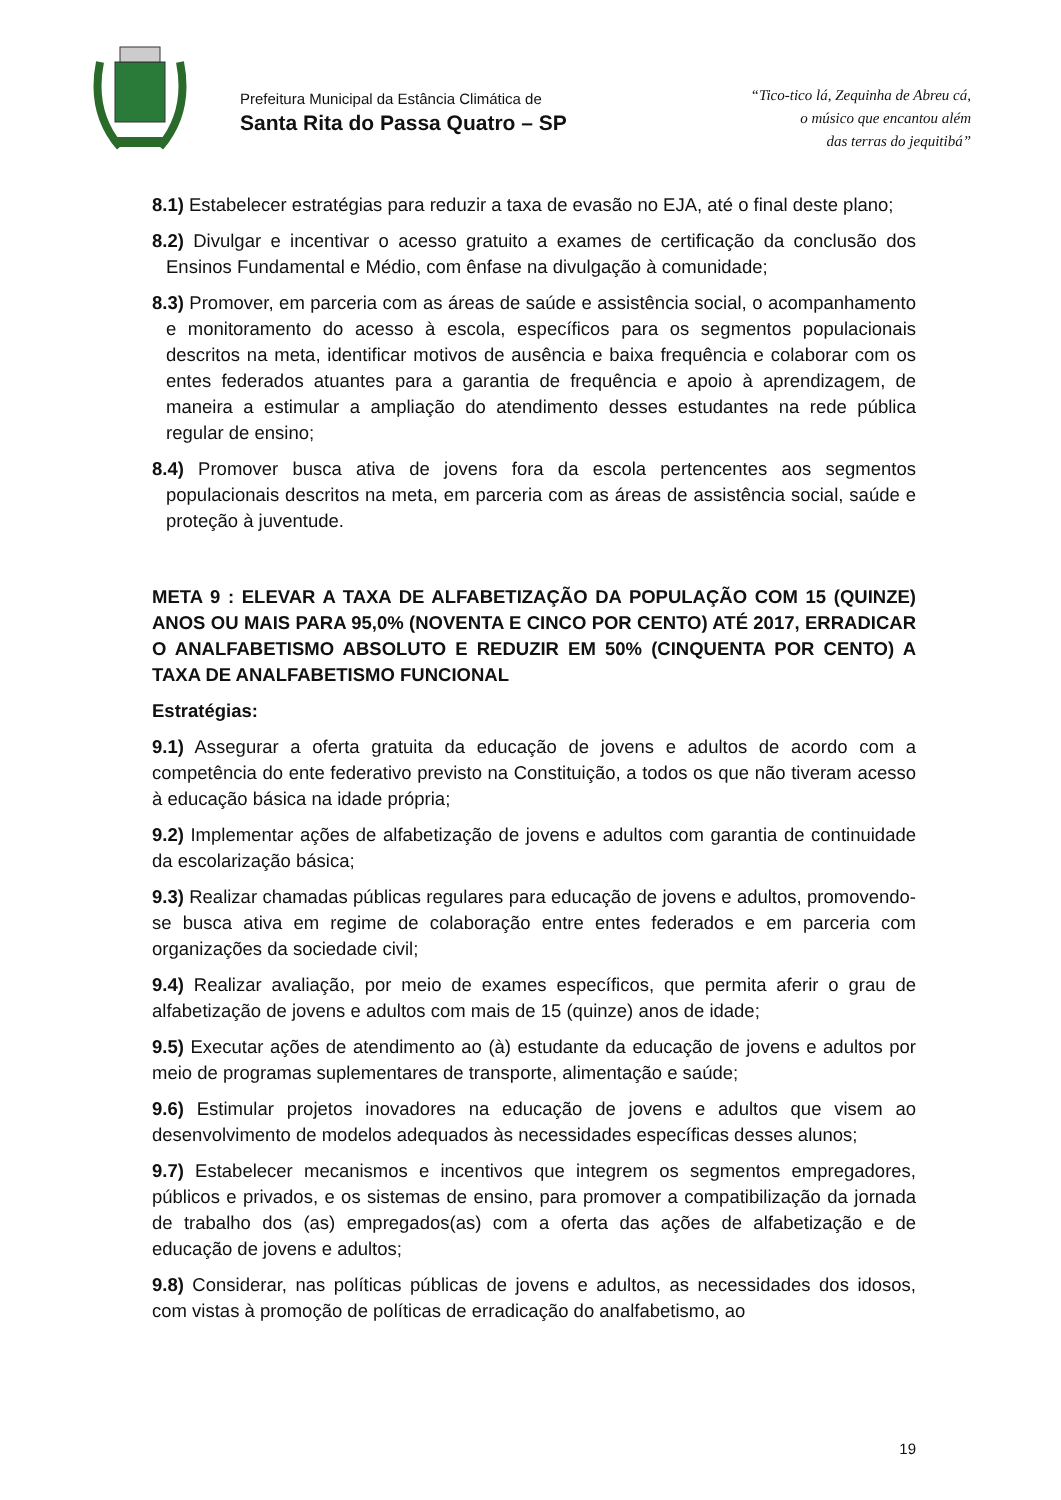Prefeitura Municipal da Estância Climática de
Santa Rita do Passa Quatro – SP
“Tico-tico lá, Zequinha de Abreu cá,
o músico que encantou além
das terras do jequitibá”
8.1) Estabelecer estratégias para reduzir a taxa de evasão no EJA, até o final deste plano;
8.2) Divulgar e incentivar o acesso gratuito a exames de certificação da conclusão dos Ensinos Fundamental e Médio, com ênfase na divulgação à comunidade;
8.3) Promover, em parceria com as áreas de saúde e assistência social, o acompanhamento e monitoramento do acesso à escola, específicos para os segmentos populacionais descritos na meta, identificar motivos de ausência e baixa frequência e colaborar com os entes federados atuantes para a garantia de frequência e apoio à aprendizagem, de maneira a estimular a ampliação do atendimento desses estudantes na rede pública regular de ensino;
8.4) Promover busca ativa de jovens fora da escola pertencentes aos segmentos populacionais descritos na meta, em parceria com as áreas de assistência social, saúde e proteção à juventude.
META 9 : ELEVAR A TAXA DE ALFABETIZAÇÃO DA POPULAÇÃO COM 15 (QUINZE) ANOS OU MAIS PARA 95,0% (NOVENTA E CINCO POR CENTO) ATÉ 2017, ERRADICAR O ANALFABETISMO ABSOLUTO E REDUZIR EM 50% (CINQUENTA POR CENTO) A TAXA DE ANALFABETISMO FUNCIONAL
Estratégias:
9.1) Assegurar a oferta gratuita da educação de jovens e adultos de acordo com a competência do ente federativo previsto na Constituição, a todos os que não tiveram acesso à educação básica na idade própria;
9.2) Implementar ações de alfabetização de jovens e adultos com garantia de continuidade da escolarização básica;
9.3) Realizar chamadas públicas regulares para educação de jovens e adultos, promovendo-se busca ativa em regime de colaboração entre entes federados e em parceria com organizações da sociedade civil;
9.4) Realizar avaliação, por meio de exames específicos, que permita aferir o grau de alfabetização de jovens e adultos com mais de 15 (quinze) anos de idade;
9.5) Executar ações de atendimento ao (à) estudante da educação de jovens e adultos por meio de programas suplementares de transporte, alimentação e saúde;
9.6) Estimular projetos inovadores na educação de jovens e adultos que visem ao desenvolvimento de modelos adequados às necessidades específicas desses alunos;
9.7) Estabelecer mecanismos e incentivos que integrem os segmentos empregadores, públicos e privados, e os sistemas de ensino, para promover a compatibilização da jornada de trabalho dos (as) empregados(as) com a oferta das ações de alfabetização e de educação de jovens e adultos;
9.8) Considerar, nas políticas públicas de jovens e adultos, as necessidades dos idosos, com vistas à promoção de políticas de erradicação do analfabetismo, ao
19